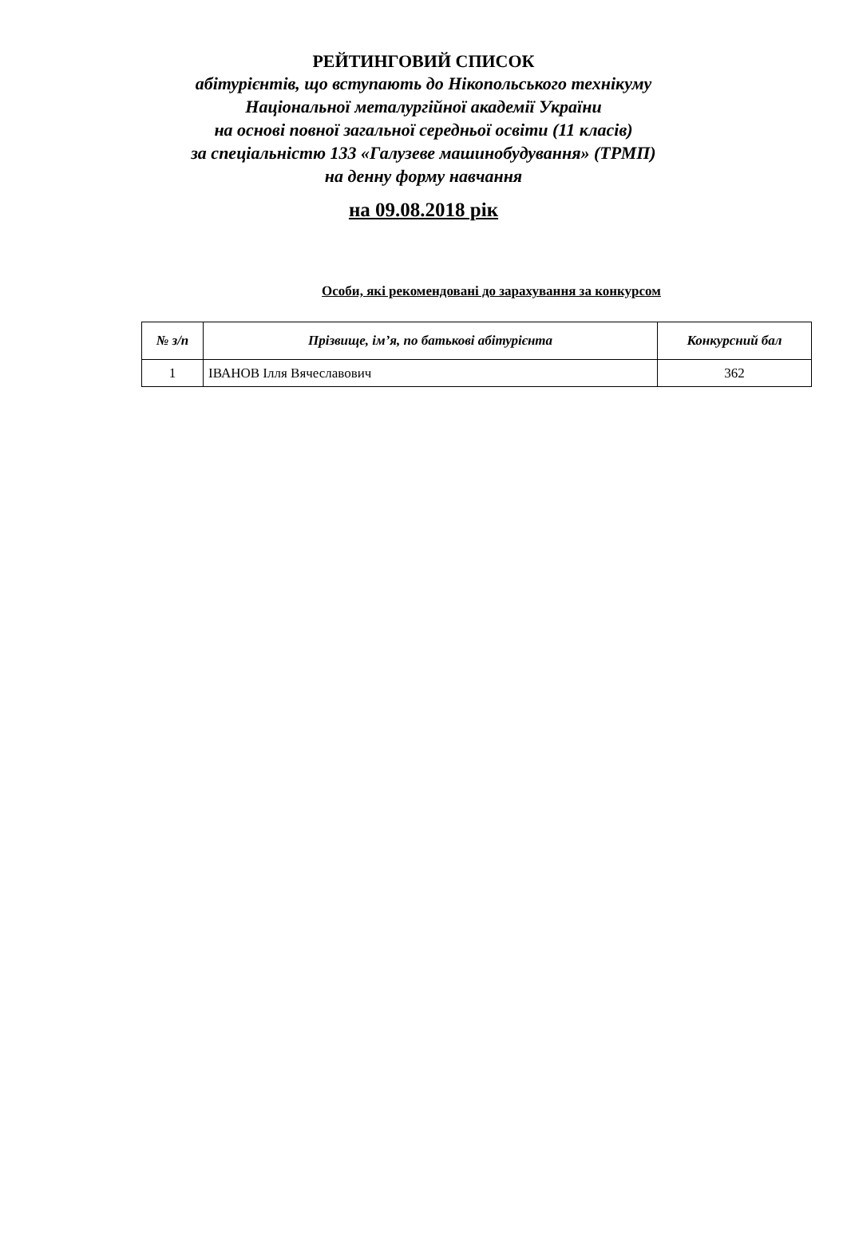РЕЙТИНГОВИЙ СПИСОК
абітурієнтів, що вступають до Нікопольського технікуму
Національної металургійної академії України
на основі повної загальної середньої освіти (11 класів)
за спеціальністю 133 «Галузеве машинобудування» (ТРМП)
на денну форму навчання
на 09.08.2018 рік
Особи, які рекомендовані до зарахування за конкурсом
| № з/п | Прізвище, ім’я, по батькові абітурієнта | Конкурсний бал |
| --- | --- | --- |
| 1 | ІВАНОВ Ілля Вячеславович | 362 |